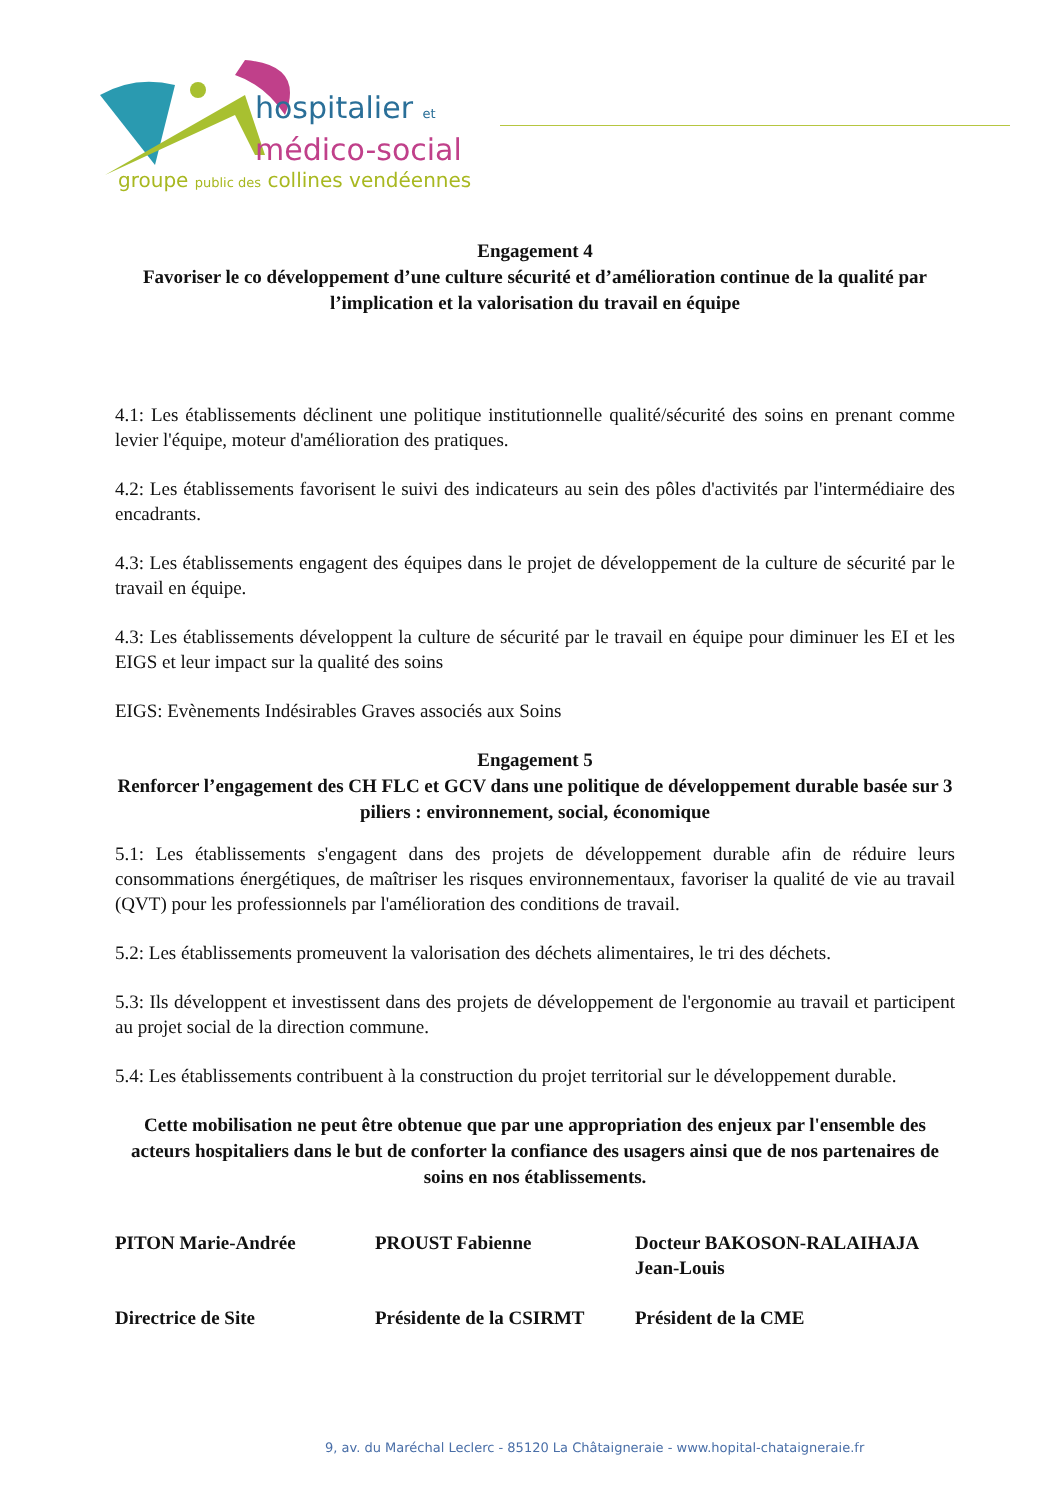hospitalier et
médico-social
groupe public des collines vendéennes
Engagement 4
Favoriser le co développement d’une culture sécurité et d’amélioration continue de la qualité par l’implication et la valorisation du travail en équipe
4.1: Les établissements déclinent une politique institutionnelle qualité/sécurité des soins en prenant comme levier l'équipe, moteur d'amélioration des pratiques.
4.2: Les établissements favorisent le suivi des indicateurs au sein des pôles d'activités par l'intermédiaire des encadrants.
4.3: Les établissements engagent des équipes dans le projet de développement de la culture de sécurité par le travail en équipe.
4.3: Les établissements développent la culture de sécurité par le travail en équipe pour diminuer les EI et les EIGS et leur impact sur la qualité des soins
EIGS: Evènements Indésirables Graves associés aux Soins
Engagement 5
Renforcer l’engagement des CH FLC et GCV dans une politique de développement durable basée sur 3 piliers : environnement, social, économique
5.1: Les établissements s'engagent dans des projets de développement durable afin de réduire leurs consommations énergétiques, de maîtriser les risques environnementaux, favoriser la qualité de vie au travail (QVT) pour les professionnels par l'amélioration des conditions de travail.
5.2: Les établissements promeuvent la valorisation des déchets alimentaires, le tri des déchets.
5.3: Ils développent et investissent dans des projets de développement de l'ergonomie au travail et participent au projet social de la direction commune.
5.4: Les établissements contribuent à la construction du projet territorial sur le développement durable.
Cette mobilisation ne peut être obtenue que par une appropriation des enjeux par l'ensemble des acteurs hospitaliers dans le but de conforter la confiance des usagers ainsi que de nos partenaires de soins en nos établissements.
PITON Marie-Andrée
Directrice de Site
PROUST Fabienne
Présidente de la CSIRMT
Docteur BAKOSON-RALAIHAJA
Jean-Louis
Président de la CME
9, av. du Maréchal Leclerc - 85120 La Châtaigneraie - www.hopital-chataigneraie.fr